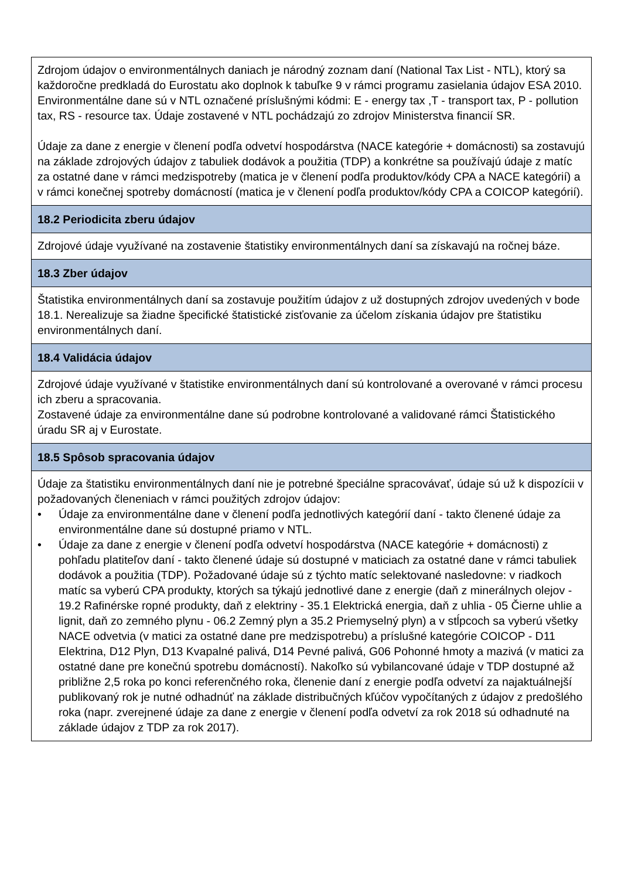| Zdrojom údajov o environmentálnych daniach je národný zoznam daní (National Tax List - NTL), ktorý sa každoročne predkladá do Eurostatu ako doplnok k tabuľke 9 v rámci programu zasielania údajov ESA 2010. Environmentálne dane sú v NTL označené príslušnými kódmi: E - energy tax ,T - transport tax, P - pollution tax, RS - resource tax. Údaje zostavené v NTL pochádzajú zo zdrojov Ministerstva financií SR. Údaje za dane z energie v členení podľa odvetví hospodárstva (NACE kategórie + domácnosti) sa zostavujú na základe zdrojových údajov z tabuliek dodávok a použitia (TDP) a konkrétne sa používajú údaje z matíc za ostatné dane v rámci medzispotreby (matica je v členení podľa produktov/kódy CPA a NACE kategórií) a v rámci konečnej spotreby domácností (matica je v členení podľa produktov/kódy CPA a COICOP kategórií). |
| 18.2 Periodicita zberu údajov |
| Zdrojové údaje využívané na zostavenie štatistiky environmentálnych daní sa získavajú na ročnej báze. |
| 18.3 Zber údajov |
| Štatistika environmentálnych daní sa zostavuje použitím údajov z už dostupných zdrojov uvedených v bode 18.1. Nerealizuje sa žiadne špecifické štatistické zisťovanie za účelom získania údajov pre štatistiku environmentálnych daní. |
| 18.4 Validácia údajov |
| Zdrojové údaje využívané v štatistike environmentálnych daní sú kontrolované a overované v rámci procesu ich zberu a spracovania. Zostavené údaje za environmentálne dane sú podrobne kontrolované a validované rámci Štatistického úradu SR aj v Eurostate. |
| 18.5 Spôsob spracovania údajov |
| Údaje za štatistiku environmentálnych daní nie je potrebné špeciálne spracovávať, údaje sú už k dispozícii v požadovaných členeniach v rámci použitých zdrojov údajov: • Údaje za environmentálne dane v členení podľa jednotlivých kategórií daní - takto členené údaje za environmentálne dane sú dostupné priamo v NTL. • Údaje za dane z energie v členení podľa odvetví hospodárstva (NACE kategórie + domácnosti) z pohľadu platiteľov daní - takto členené údaje sú dostupné v maticiach za ostatné dane v rámci tabuliek dodávok a použitia (TDP). Požadované údaje sú z týchto matíc selektované nasledovne: v riadkoch matíc sa vyberú CPA produkty, ktorých sa týkajú jednotlivé dane z energie (daň z minerálnych olejov - 19.2 Rafinérske ropné produkty, daň z elektriny - 35.1 Elektrická energia, daň z uhlia - 05 Čierne uhlie a lignit, daň zo zemného plynu - 06.2 Zemný plyn a 35.2 Priemyselný plyn) a v stĺpcoch sa vyberú všetky NACE odvetvia (v matici za ostatné dane pre medzispotrebu) a príslušné kategórie COICOP - D11 Elektrina, D12 Plyn, D13 Kvapalné palivá, D14 Pevné palivá, G06 Pohonné hmoty a mazivá (v matici za ostatné dane pre konečnú spotrebu domácností). Nakoľko sú vybilancované údaje v TDP dostupné až približne 2,5 roka po konci referenčného roka, členenie daní z energie podľa odvetví za najaktuálnejší publikovaný rok je nutné odhadnúť na základe distribučných kľúčov vypočítaných z údajov z predošlého roka (napr. zverejnené údaje za dane z energie v členení podľa odvetví za rok 2018 sú odhadnuté na základe údajov z TDP za rok 2017). |